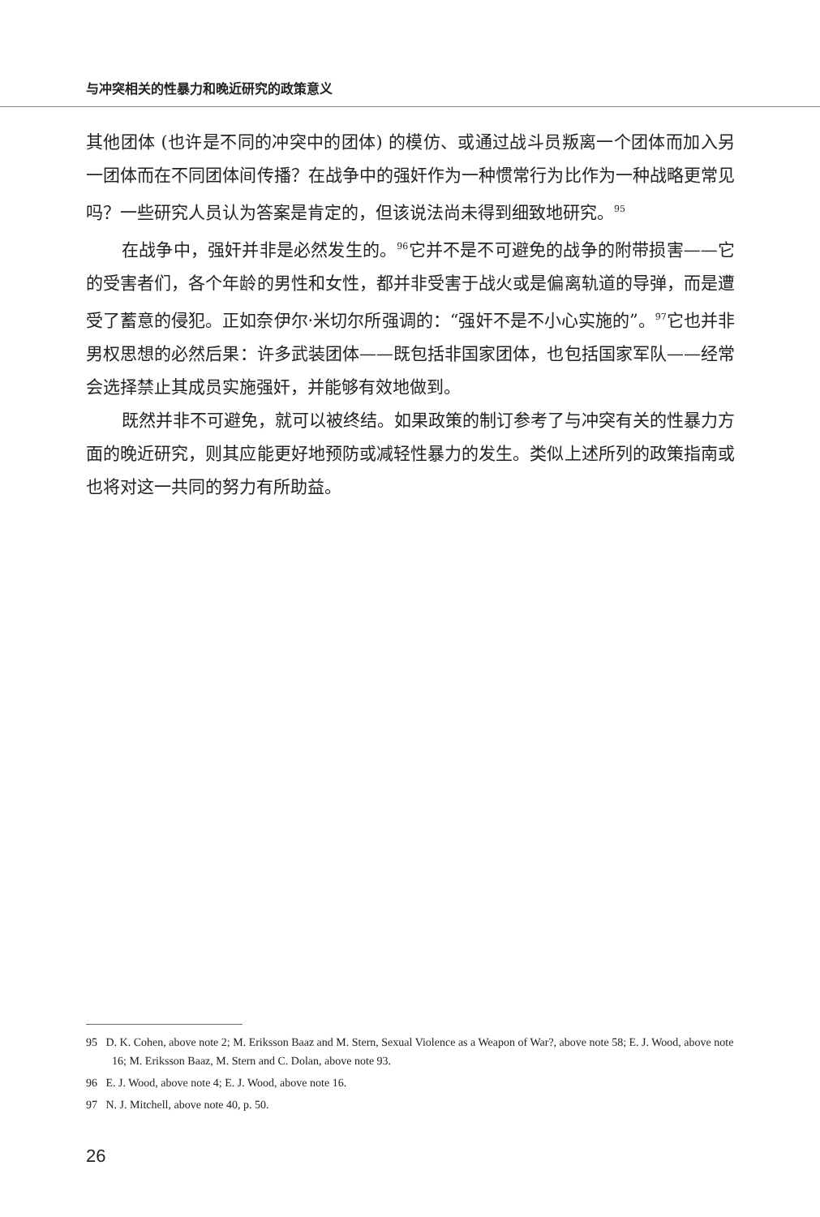与冲突相关的性暴力和晚近研究的政策意义
其他团体 (也许是不同的冲突中的团体) 的模仿、或通过战斗员叛离一个团体而加入另一团体而在不同团体间传播？在战争中的强奸作为一种惯常行为比作为一种战略更常见吗？一些研究人员认为答案是肯定的，但该说法尚未得到细致地研究。<sup>95</sup>
在战争中，强奸并非是必然发生的。<sup>96</sup>它并不是不可避免的战争的附带损害——它的受害者们，各个年龄的男性和女性，都并非受害于战火或是偏离轨道的导弹，而是遭受了蓄意的侵犯。正如奈伊尔·米切尔所强调的：“强奸不是不小心实施的”。<sup>97</sup>它也并非男权思想的必然后果：许多武装团体——既包括非国家团体，也包括国家军队——经常会选择禁止其成员实施强奸，并能够有效地做到。
既然并非不可避免，就可以被终结。如果政策的制订参考了与冲突有关的性暴力方面的晚近研究，则其应能更好地预防或减轻性暴力的发生。类似上述所列的政策指南或也将对这一共同的努力有所助益。
95 D. K. Cohen, above note 2; M. Eriksson Baaz and M. Stern, Sexual Violence as a Weapon of War?, above note 58; E. J. Wood, above note 16; M. Eriksson Baaz, M. Stern and C. Dolan, above note 93.
96 E. J. Wood, above note 4; E. J. Wood, above note 16.
97 N. J. Mitchell, above note 40, p. 50.
26